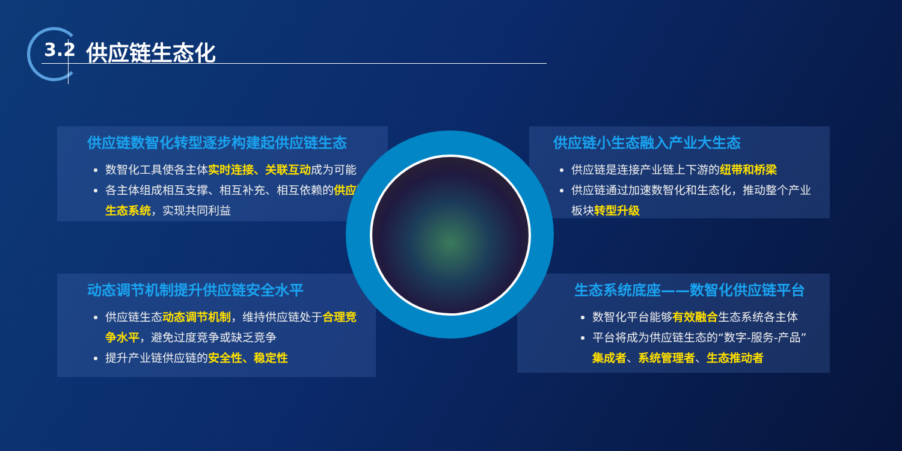3.2 供应链生态化
供应链数智化转型逐步构建起供应链生态
数智化工具使各主体实时连接、关联互动成为可能
各主体组成相互支撑、相互补充、相互依赖的供应链生态系统，实现共同利益
动态调节机制提升供应链安全水平
供应链生态动态调节机制，维持供应链处于合理竞争水平，避免过度竞争或缺乏竞争
提升产业链供应链的安全性、稳定性
供应链小生态融入产业大生态
供应链是连接产业链上下游的纽带和桥梁
供应链通过加速数智化和生态化，推动整个产业板块转型升级
生态系统底座——数智化供应链平台
数智化平台能够有效融合生态系统各主体
平台将成为供应链生态的“数字-服务-产品”集成者、系统管理者、生态推动者